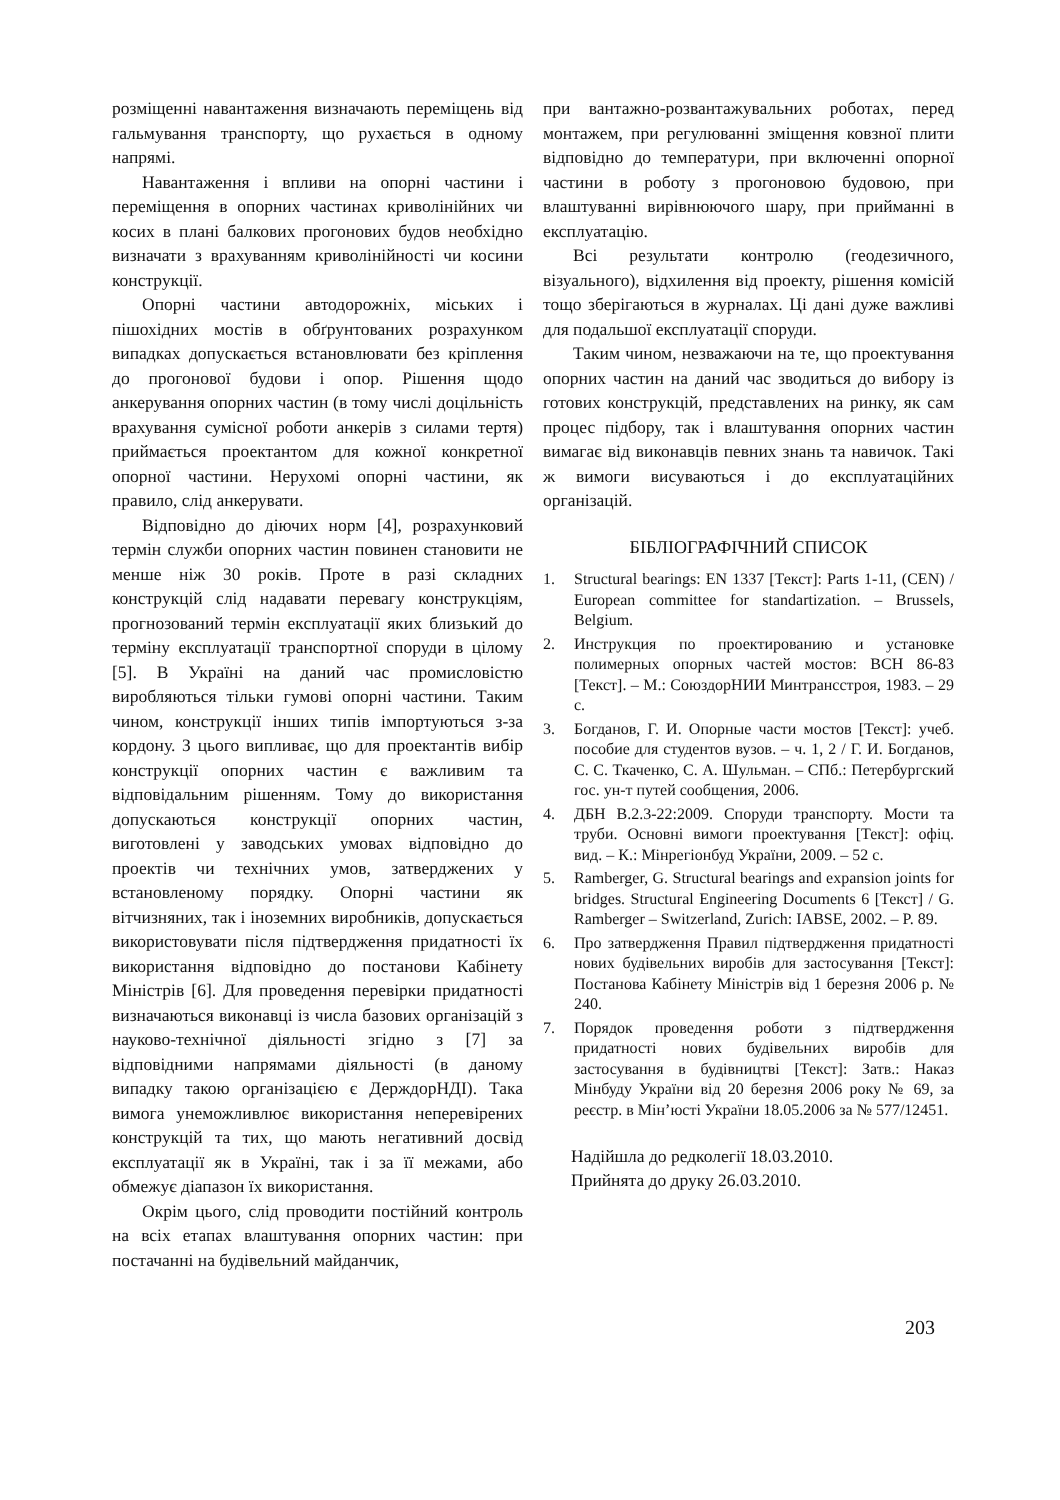розміщенні навантаження визначають переміщень від гальмування транспорту, що рухається в одному напрямі.
Навантаження і впливи на опорні частини і переміщення в опорних частинах криволінійних чи косих в плані балкових прогонових будов необхідно визначати з врахуванням криволінійності чи косини конструкції.
Опорні частини автодорожніх, міських і пішохідних мостів в обґрунтованих розрахунком випадках допускається встановлювати без кріплення до прогонової будови і опор. Рішення щодо анкерування опорних частин (в тому числі доцільність врахування сумісної роботи анкерів з силами тертя) приймається проектантом для кожної конкретної опорної частини. Нерухомі опорні частини, як правило, слід анкерувати.
Відповідно до діючих норм [4], розрахунковий термін служби опорних частин повинен становити не менше ніж 30 років. Проте в разі складних конструкцій слід надавати перевагу конструкціям, прогнозований термін експлуатації яких близький до терміну експлуатації транспортної споруди в цілому [5]. В Україні на даний час промисловістю виробляються тільки гумові опорні частини. Таким чином, конструкції інших типів імпортуються з-за кордону. З цього випливає, що для проектантів вибір конструкції опорних частин є важливим та відповідальним рішенням. Тому до використання допускаються конструкції опорних частин, виготовлені у заводських умовах відповідно до проектів чи технічних умов, затверджених у встановленому порядку. Опорні частини як вітчизняних, так і іноземних виробників, допускається використовувати після підтвердження придатності їх використання відповідно до постанови Кабінету Міністрів [6]. Для проведення перевірки придатності визначаються виконавці із числа базових організацій з науково-технічної діяльності згідно з [7] за відповідними напрямами діяльності (в даному випадку такою організацією є ДерждорНДІ). Така вимога унеможливлює використання неперевірених конструкцій та тих, що мають негативний досвід експлуатації як в Україні, так і за її межами, або обмежує діапазон їх використання.
Окрім цього, слід проводити постійний контроль на всіх етапах влаштування опорних частин: при постачанні на будівельний майданчик,
при вантажно-розвантажувальних роботах, перед монтажем, при регулюванні зміщення ковзної плити відповідно до температури, при включенні опорної частини в роботу з прогоновою будовою, при влаштуванні вирівнюючого шару, при прийманні в експлуатацію.
Всі результати контролю (геодезичного, візуального), відхилення від проекту, рішення комісій тощо зберігаються в журналах. Ці дані дуже важливі для подальшої експлуатації споруди.
Таким чином, незважаючи на те, що проектування опорних частин на даний час зводиться до вибору із готових конструкцій, представлених на ринку, як сам процес підбору, так і влаштування опорних частин вимагає від виконавців певних знань та навичок. Такі ж вимоги висуваються і до експлуатаційних організацій.
БІБЛІОГРАФІЧНИЙ СПИСОК
1. Structural bearings: EN 1337 [Текст]: Parts 1-11, (CEN) / European committee for standartization. – Brussels, Belgium.
2. Инструкция по проектированию и установке полимерных опорных частей мостов: ВСН 86-83 [Текст]. – М.: СоюздорНИИ Минтрансстроя, 1983. – 29 с.
3. Богданов, Г. И. Опорные части мостов [Текст]: учеб. пособие для студентов вузов. – ч. 1, 2 / Г. И. Богданов, С. С. Ткаченко, С. А. Шульман. – СПб.: Петербургский гос. ун-т путей сообщения, 2006.
4. ДБН В.2.3-22:2009. Споруди транспорту. Мости та труби. Основні вимоги проектування [Текст]: офіц. вид. – К.: Мінрегіонбуд України, 2009. – 52 с.
5. Ramberger, G. Structural bearings and expansion joints for bridges. Structural Engineering Documents 6 [Текст] / G. Ramberger – Switzerland, Zurich: IABSE, 2002. – P. 89.
6. Про затвердження Правил підтвердження придатності нових будівельних виробів для застосування [Текст]: Постанова Кабінету Міністрів від 1 березня 2006 р. № 240.
7. Порядок проведення роботи з підтвердження придатності нових будівельних виробів для застосування в будівництві [Текст]: Затв.: Наказ Мінбуду України від 20 березня 2006 року № 69, за реєстр. в Мін’юсті України 18.05.2006 за № 577/12451.
Надійшла до редколегії 18.03.2010.
Прийнята до друку 26.03.2010.
203